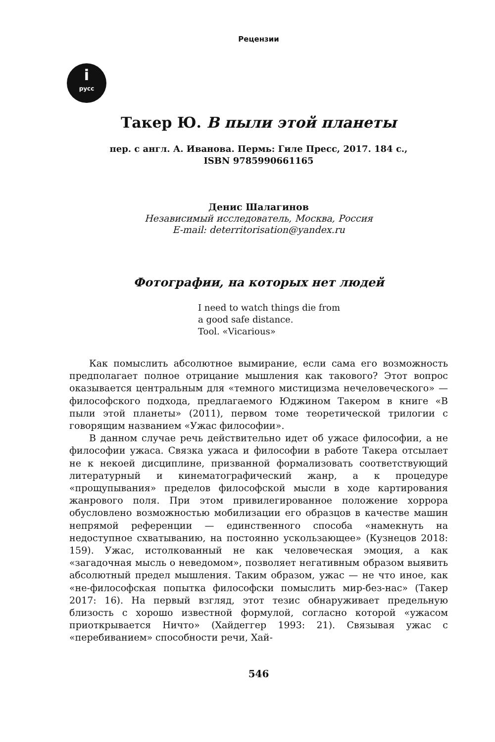Рецензии
iрусс
Такер Ю. В пыли этой планеты
пер. с англ. А. Иванова. Пермь: Гиле Пресс, 2017. 184 с.,
ISBN 9785990661165
Денис Шалагинов
Независимый исследователь, Москва, Россия
E-mail: deterritorisation@yandex.ru
Фотографии, на которых нет людей
I need to watch things die from
a good safe distance.
Tool. «Vicarious»
Как помыслить абсолютное вымирание, если сама его возможность предполагает полное отрицание мышления как такового? Этот вопрос оказывается центральным для «темного мистицизма нечеловеческого» — философского подхода, предлагаемого Юджином Такером в книге «В пыли этой планеты» (2011), первом томе теоретической трилогии с говорящим названием «Ужас философии».
В данном случае речь действительно идет об ужасе философии, а не философии ужаса. Связка ужаса и философии в работе Такера отсылает не к некоей дисциплине, призванной формализовать соответствующий литературный и кинематографический жанр, а к процедуре «прощупывания» пределов философской мысли в ходе картирования жанрового поля. При этом привилегированное положение хоррора обусловлено возможностью мобилизации его образцов в качестве машин непрямой референции — единственного способа «намекнуть на недоступное схватыванию, на постоянно ускользающее» (Кузнецов 2018: 159). Ужас, истолкованный не как человеческая эмоция, а как «загадочная мысль о неведомом», позволяет негативным образом выявить абсолютный предел мышления. Таким образом, ужас — не что иное, как «не-философская попытка философски помыслить мир-без-нас» (Такер 2017: 16). На первый взгляд, этот тезис обнаруживает предельную близость с хорошо известной формулой, согласно которой «ужасом приоткрывается Ничто» (Хайдеггер 1993: 21). Связывая ужас с «перебиванием» способности речи, Хай-
546